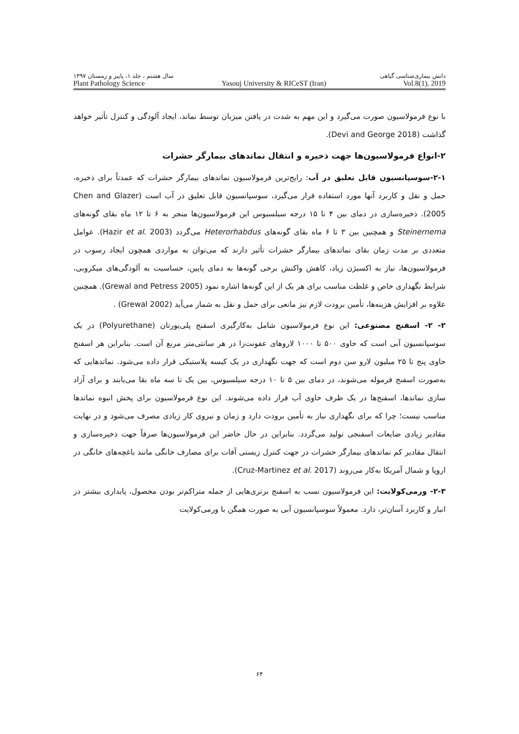سال هشتم ، جلد ۱، پاییز و زمستان ۱۳۹۷ دانش بیماری‌شناسی گیاهی
Plant Pathology Science Yasouj University & RICeST (Iran) Vol.8(1), 2019
با نوع فرمولاسیون صورت می‌گیرد و این مهم به شدت در یافتن میزبان توسط نماتد، ایجاد آلودگی و کنترل تأثیر خواهد گذاشت (Devi and George 2018).
۲-انواع فرمولاسیون‌ها جهت ذخیره و انتقال نماتدهای بیمارگر حشرات
۲-۱-سوسپانسیون قابل تعلیق در آب: رایج‌ترین فرمولاسیون نماتدهای بیمارگر حشرات که عمدتاً برای ذخیره، حمل و نقل و کاربرد آنها مورد استفاده قرار می‌گیرد، سوسپانسیون قابل تعلیق در آب است (Chen and Glazer 2005). ذخیره‌سازی در دمای بین ۴ تا ۱۵ درجه سیلسیوس این فرمولاسیون‌ها منجر به ۶ تا ۱۲ ماه بقای گونه‌های Steinernema و همچنین بین ۳ تا ۶ ماه بقای گونه‌های Heterorhabdus می‌گردد (Hazir et al. 2003). عوامل متعددی بر مدت زمان بقای نماتدهای بیمارگر حشرات تأثیر دارند که می‌توان به مواردی همچون ایجاد رسوب در فرمولاسیون‌ها، نیاز به اکسیژن زیاد، کاهش واکنش برخی گونه‌ها به دمای پایین، حساسیت به آلودگی‌های میکروبی، شرایط نگهداری خاص و غلظت مناسب برای هر یک از این گونه‌ها اشاره نمود (Grewal and Petress 2005). همچنین علاوه بر افزایش هزینه‌ها، تأمین برودت لازم نیز مانعی برای حمل و نقل به شمار می‌آید (Grewal 2002) .
۲- ۲- اسفنج مصنوعی: این نوع فرمولاسیون شامل به‌کارگیری اسفنج پلی‌یورتان (Polyurethane) در یک سوسپانسیون آبی است که حاوی ۵۰۰ تا ۱۰۰۰ لاروهای عفونت‌زا در هر سانتی‌متر مربع آن است. بنابراین هر اسفنج حاوی پنج تا ۲۵ میلیون لارو سن دوم است که جهت نگهداری در یک کیسه پلاستیکی قرار داده می‌شود. نماتدهایی که به‌صورت اسفنج فرموله می‌شوند، در دمای بین ۵ تا ۱۰ درجه سیلسیوس، بین یک تا سه ماه بقا می‌یابند و برای آزاد سازی نماتدها، اسفنج‌ها در یک ظرف حاوی آب قرار داده می‌شوند. این نوع فرمولاسیون برای پخش انبوه نماتدها مناسب نیست؛ چرا که برای نگهداری نیاز به تأمین برودت دارد و زمان و نیروی کار زیادی مصرف می‌شود و در نهایت مقادیر زیادی ضایعات اسفنجی تولید می‌گردد. بنابراین در حال حاضر این فرمولاسیون‌ها صرفاً جهت ذخیره‌سازی و انتقال مقادیر کم نماتدهای بیمارگر حشرات در جهت کنترل زیستی آفات برای مصارف خانگی مانند باغچه‌های خانگی در اروپا و شمال آمریکا به‌کار می‌روند (Cruz-Martinez et al. 2017).
۲-۳- ورمی‌کولایت: این فرمولاسیون نسب به اسفنج برتری‌هایی از جمله متراکم‌تر بودن محصول، پایداری بیشتر در انبار و کاربرد آسان‌تر، دارد. معمولاً سوسپانسیون آبی به صورت همگن با ورمی‌کولایت
۶۴